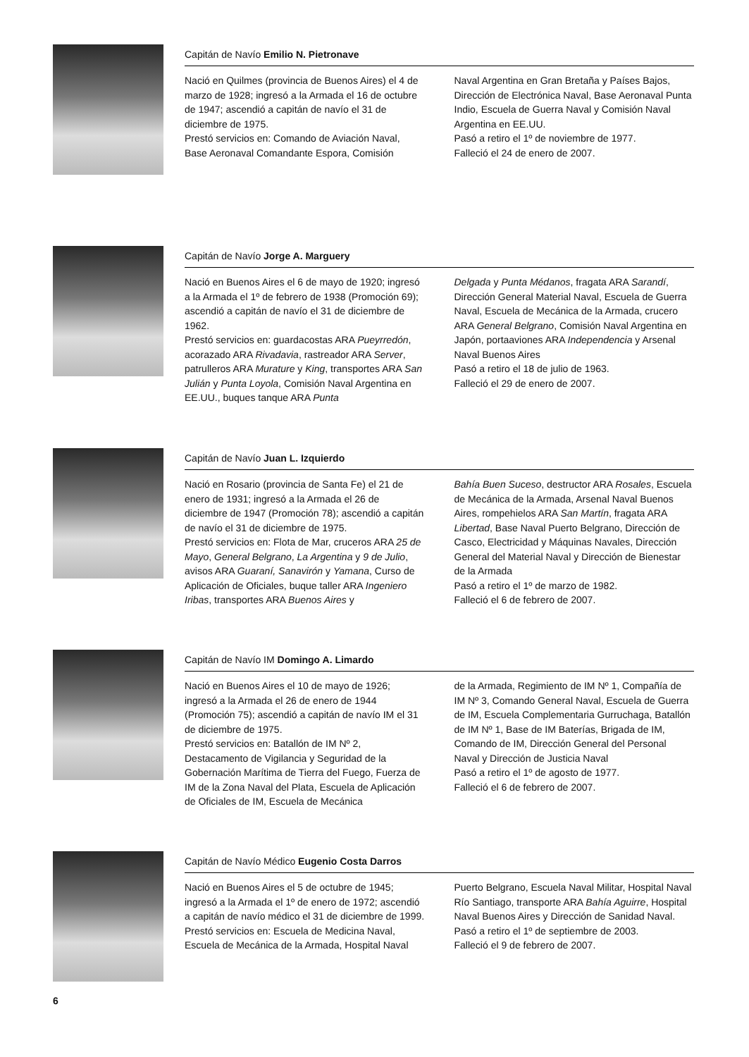Capitán de Navío Emilio N. Pietronave
Nació en Quilmes (provincia de Buenos Aires) el 4 de marzo de 1928; ingresó a la Armada el 16 de octubre de 1947; ascendió a capitán de navío el 31 de diciembre de 1975.
Prestó servicios en: Comando de Aviación Naval, Base Aeronaval Comandante Espora, Comisión
Naval Argentina en Gran Bretaña y Países Bajos, Dirección de Electrónica Naval, Base Aeronaval Punta Indio, Escuela de Guerra Naval y Comisión Naval Argentina en EE.UU.
Pasó a retiro el 1º de noviembre de 1977.
Falleció el 24 de enero de 2007.
Capitán de Navío Jorge A. Marguery
Nació en Buenos Aires el 6 de mayo de 1920; ingresó a la Armada el 1º de febrero de 1938 (Promoción 69); ascendió a capitán de navío el 31 de diciembre de 1962.
Prestó servicios en: guardacostas ARA Pueyrredón, acorazado ARA Rivadavia, rastreador ARA Server, patrulleros ARA Murature y King, transportes ARA San Julián y Punta Loyola, Comisión Naval Argentina en EE.UU., buques tanque ARA Punta
Delgada y Punta Médanos, fragata ARA Sarandí, Dirección General Material Naval, Escuela de Guerra Naval, Escuela de Mecánica de la Armada, crucero ARA General Belgrano, Comisión Naval Argentina en Japón, portaaviones ARA Independencia y Arsenal Naval Buenos Aires
Pasó a retiro el 18 de julio de 1963.
Falleció el 29 de enero de 2007.
Capitán de Navío Juan L. Izquierdo
Nació en Rosario (provincia de Santa Fe) el 21 de enero de 1931; ingresó a la Armada el 26 de diciembre de 1947 (Promoción 78); ascendió a capitán de navío el 31 de diciembre de 1975.
Prestó servicios en: Flota de Mar, cruceros ARA 25 de Mayo, General Belgrano, La Argentina y 9 de Julio, avisos ARA Guaraní, Sanavirón y Yamana, Curso de Aplicación de Oficiales, buque taller ARA Ingeniero Iribas, transportes ARA Buenos Aires y
Bahía Buen Suceso, destructor ARA Rosales, Escuela de Mecánica de la Armada, Arsenal Naval Buenos Aires, rompehielos ARA San Martín, fragata ARA Libertad, Base Naval Puerto Belgrano, Dirección de Casco, Electricidad y Máquinas Navales, Dirección General del Material Naval y Dirección de Bienestar de la Armada
Pasó a retiro el 1º de marzo de 1982.
Falleció el 6 de febrero de 2007.
Capitán de Navío IM Domingo A. Limardo
Nació en Buenos Aires el 10 de mayo de 1926; ingresó a la Armada el 26 de enero de 1944 (Promoción 75); ascendió a capitán de navío IM el 31 de diciembre de 1975.
Prestó servicios en: Batallón de IM Nº 2, Destacamento de Vigilancia y Seguridad de la Gobernación Marítima de Tierra del Fuego, Fuerza de IM de la Zona Naval del Plata, Escuela de Aplicación de Oficiales de IM, Escuela de Mecánica
de la Armada, Regimiento de IM Nº 1, Compañía de IM Nº 3, Comando General Naval, Escuela de Guerra de IM, Escuela Complementaria Gurruchaga, Batallón de IM Nº 1, Base de IM Baterías, Brigada de IM, Comando de IM, Dirección General del Personal Naval y Dirección de Justicia Naval
Pasó a retiro el 1º de agosto de 1977.
Falleció el 6 de febrero de 2007.
Capitán de Navío Médico Eugenio Costa Darros
Nació en Buenos Aires el 5 de octubre de 1945; ingresó a la Armada el 1º de enero de 1972; ascendió a capitán de navío médico el 31 de diciembre de 1999.
Prestó servicios en: Escuela de Medicina Naval, Escuela de Mecánica de la Armada, Hospital Naval
Puerto Belgrano, Escuela Naval Militar, Hospital Naval Río Santiago, transporte ARA Bahía Aguirre, Hospital Naval Buenos Aires y Dirección de Sanidad Naval.
Pasó a retiro el 1º de septiembre de 2003.
Falleció el 9 de febrero de 2007.
6